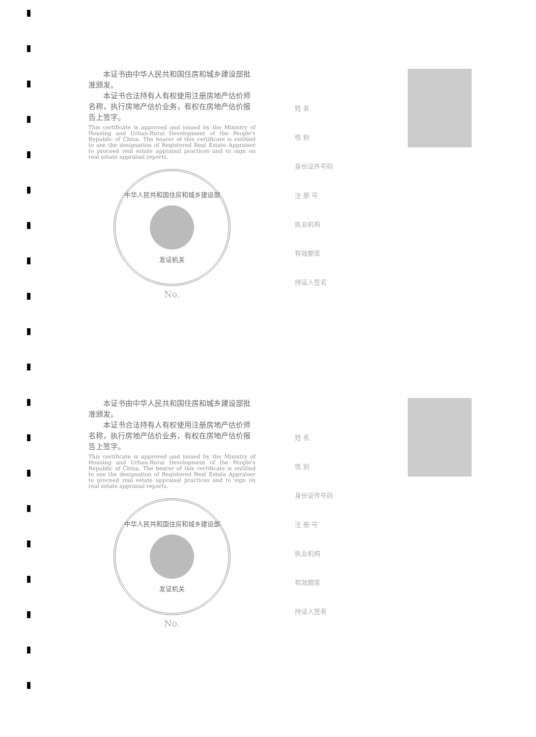本证书由中华人民共和国住房和城乡建设部批准颁发。
　　本证书合法持有人有权使用注册房地产估价师名称，执行房地产估价业务，有权在房地产估价报告上签字。
This certificate is approved and issued by the Ministry of Housing and Urban-Rural Development of the People's Republic of China. The bearer of this certificate is entitled to use the designation of Registered Real Estate Appraiser to proceed real estate appraisal practices and to sign on real estate appraisal reports.
中华人民共和国住房和城乡建设部
发证机关
No.
姓 名
性 别
身份证件号码
注 册 号
执业机构
有效期至
持证人签名
　　本证书由中华人民共和国住房和城乡建设部批准颁发。
　　本证书合法持有人有权使用注册房地产估价师名称，执行房地产估价业务，有权在房地产估价报告上签字。
This certificate is approved and issued by the Ministry of Housing and Urban-Rural Development of the People's Republic of China. The bearer of this certificate is entitled to use the designation of Registered Real Estate Appraiser to proceed real estate appraisal practices and to sign on real estate appraisal reports.
中华人民共和国住房和城乡建设部
发证机关
No.
姓 名
性 别
身份证件号码
注 册 号
执业机构
有效期至
持证人签名